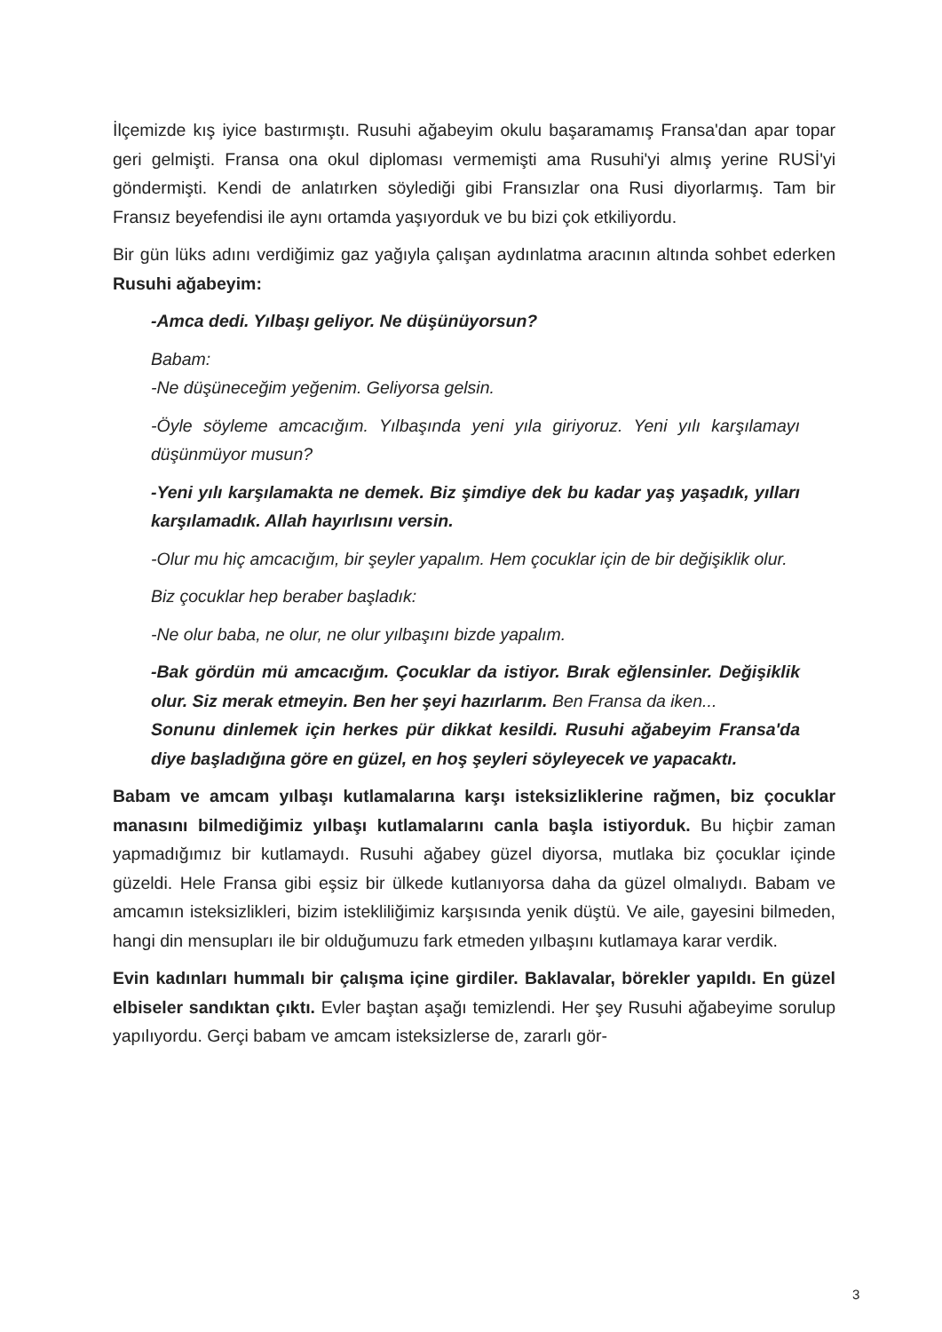İlçemizde kış iyice bastırmıştı. Rusuhi ağabeyim okulu başaramamış Fransa'dan apar topar geri gelmişti. Fransa ona okul diploması vermemişti ama Rusuhi'yi almış yerine RUSİ'yi göndermişti. Kendi de anlatırken söylediği gibi Fransızlar ona Rusi diyorlarmış. Tam bir Fransız beyefendisi ile aynı ortamda yaşıyorduk ve bu bizi çok etkiliyordu.
Bir gün lüks adını verdiğimiz gaz yağıyla çalışan aydınlatma aracının altında sohbet ederken Rusuhi ağabeyim:
-Amca dedi. Yılbaşı geliyor. Ne düşünüyorsun?
Babam:
-Ne düşüneceğim yeğenim. Geliyorsa gelsin.
-Öyle söyleme amcacığım. Yılbaşında yeni yıla giriyoruz. Yeni yılı karşılamayı düşünmüyor musun?
-Yeni yılı karşılamakta ne demek. Biz şimdiye dek bu kadar yaş yaşadık, yılları karşılamadık. Allah hayırlısını versin.
-Olur mu hiç amcacığım, bir şeyler yapalım. Hem çocuklar için de bir değişiklik olur.
Biz çocuklar hep beraber başladık:
-Ne olur baba, ne olur, ne olur yılbaşını bizde yapalım.
-Bak gördün mü amcacığım. Çocuklar da istiyor. Bırak eğlensinler. Değişiklik olur. Siz merak etmeyin. Ben her şeyi hazırlarım. Ben Fransa da iken...
Sonunu dinlemek için herkes pür dikkat kesildi. Rusuhi ağabeyim Fransa'da diye başladığına göre en güzel, en hoş şeyleri söyleyecek ve yapacaktı.
Babam ve amcam yılbaşı kutlamalarına karşı isteksizliklerine rağmen, biz çocuklar manasını bilmediğimiz yılbaşı kutlamalarını canla başla istiyorduk. Bu hiçbir zaman yapmadığımız bir kutlamaydı. Rusuhi ağabey güzel diyorsa, mutlaka biz çocuklar içinde güzeldi. Hele Fransa gibi eşsiz bir ülkede kutlanıyorsa daha da güzel olmalıydı. Babam ve amcamın isteksizlikleri, bizim istekliliğimiz karşısında yenik düştü. Ve aile, gayesini bilmeden, hangi din mensupları ile bir olduğumuzu fark etmeden yılbaşını kutlamaya karar verdik.
Evin kadınları hummalı bir çalışma içine girdiler. Baklavalar, börekler yapıldı. En güzel elbiseler sandıktan çıktı. Evler baştan aşağı temizlendi. Her şey Rusuhi ağabeyime sorulup yapılıyordu. Gerçi babam ve amcam isteksizlerse de, zararlı gör-
3